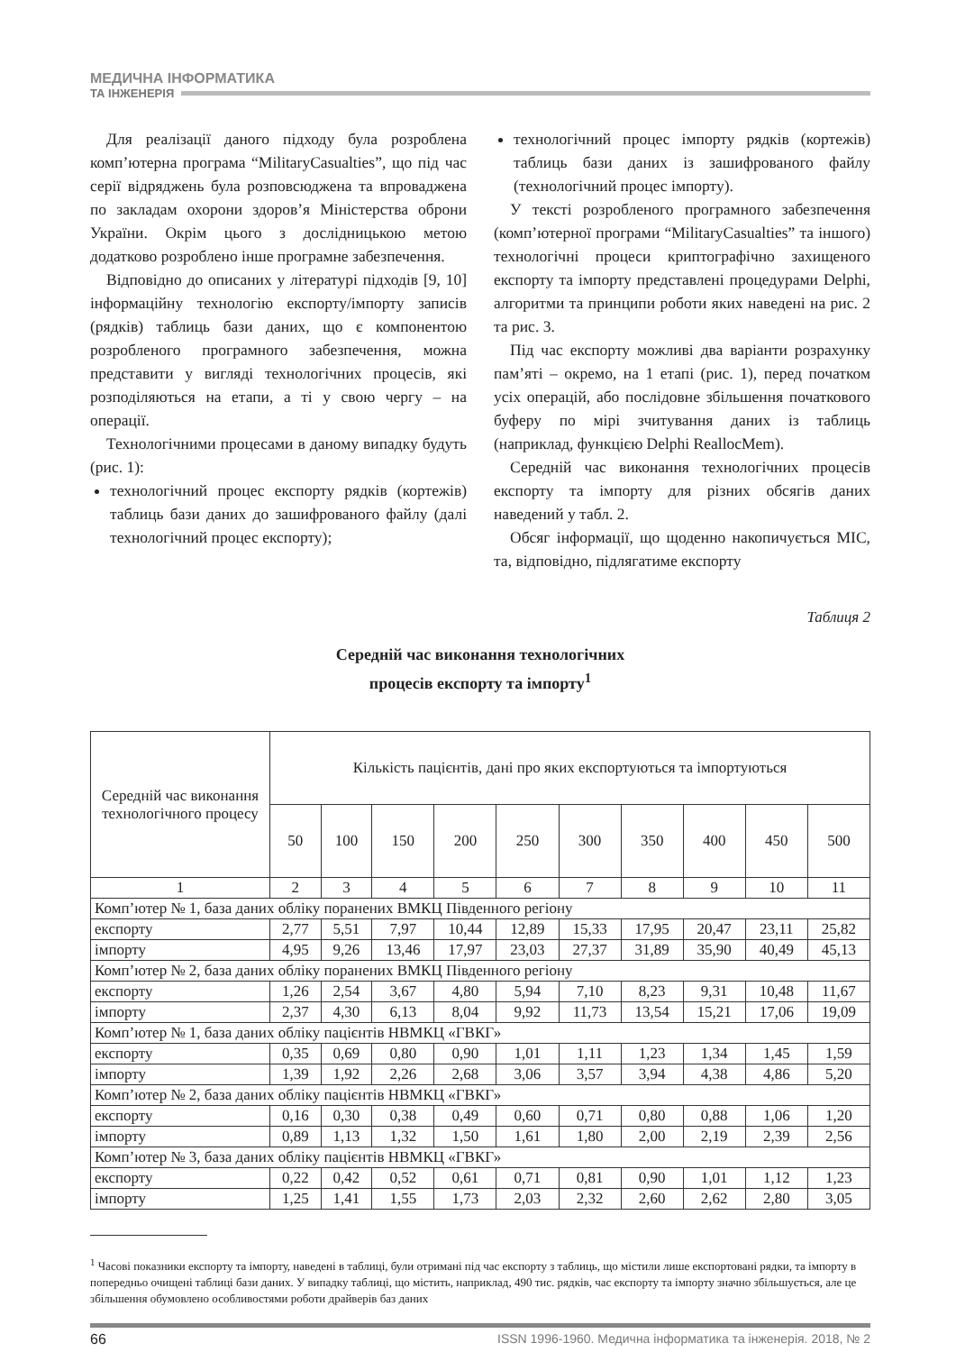МЕДИЧНА ІНФОРМАТИКА
ТА ІНЖЕНЕРІЯ
Для реалізації даного підходу була розроблена комп’ютерна програма “MilitaryCasualties”, що під час серії відряджень була розповсюджена та впроваджена по закладам охорони здоров’я Міністерства оброни України. Окрім цього з дослідницькою метою додатково розроблено інше програмне забезпечення.
Відповідно до описаних у літературі підходів [9, 10] інформаційну технологію експорту/імпорту записів (рядків) таблиць бази даних, що є компонентою розробленого програмного забезпечення, можна представити у вигляді технологічних процесів, які розподіляються на етапи, а ті у свою чергу – на операції.
Технологічними процесами в даному випадку будуть (рис. 1):
технологічний процес експорту рядків (кортежів) таблиць бази даних до зашифрованого файлу (далі технологічний процес експорту);
технологічний процес імпорту рядків (кортежів) таблиць бази даних із зашифрованого файлу (технологічний процес імпорту).
У тексті розробленого програмного забезпечення (комп’ютерної програми “MilitaryCasualties” та іншого) технологічні процеси криптографічно захищеного експорту та імпорту представлені процедурами Delphi, алгоритми та принципи роботи яких наведені на рис. 2 та рис. 3.
Під час експорту можливі два варіанти розрахунку пам’яті – окремо, на 1 етапі (рис. 1), перед початком усіх операцій, або послідовне збільшення початкового буферу по мірі зчитування даних із таблиць (наприклад, функцією Delphi ReallocMem).
Середній час виконання технологічних процесів експорту та імпорту для різних обсягів даних наведений у табл. 2.
Обсяг інформації, що щоденно накопичується МІС, та, відповідно, підлягатиме експорту
Таблиця 2
Середній час виконання технологічних
процесів експорту та імпорту<sup>1</sup>
| Середній час виконання технологічного процесу | Кількість пацієнтів, дані про яких експортуються та імпортуються | | | | | | | | | |
| --- | --- | --- | --- | --- | --- | --- | --- | --- | --- | --- |
| | 50 | 100 | 150 | 200 | 250 | 300 | 350 | 400 | 450 | 500 |
| 1 | 2 | 3 | 4 | 5 | 6 | 7 | 8 | 9 | 10 | 11 |
| Комп’ютер № 1, база даних обліку поранених ВМКЦ Південного регіону | | | | | | | | | | |
| експорту | 2,77 | 5,51 | 7,97 | 10,44 | 12,89 | 15,33 | 17,95 | 20,47 | 23,11 | 25,82 |
| імпорту | 4,95 | 9,26 | 13,46 | 17,97 | 23,03 | 27,37 | 31,89 | 35,90 | 40,49 | 45,13 |
| Комп’ютер № 2, база даних обліку поранених ВМКЦ Південного регіону | | | | | | | | | | |
| експорту | 1,26 | 2,54 | 3,67 | 4,80 | 5,94 | 7,10 | 8,23 | 9,31 | 10,48 | 11,67 |
| імпорту | 2,37 | 4,30 | 6,13 | 8,04 | 9,92 | 11,73 | 13,54 | 15,21 | 17,06 | 19,09 |
| Комп’ютер № 1, база даних обліку пацієнтів НВМКЦ «ГВКГ» | | | | | | | | | | |
| експорту | 0,35 | 0,69 | 0,80 | 0,90 | 1,01 | 1,11 | 1,23 | 1,34 | 1,45 | 1,59 |
| імпорту | 1,39 | 1,92 | 2,26 | 2,68 | 3,06 | 3,57 | 3,94 | 4,38 | 4,86 | 5,20 |
| Комп’ютер № 2, база даних обліку пацієнтів НВМКЦ «ГВКГ» | | | | | | | | | | |
| експорту | 0,16 | 0,30 | 0,38 | 0,49 | 0,60 | 0,71 | 0,80 | 0,88 | 1,06 | 1,20 |
| імпорту | 0,89 | 1,13 | 1,32 | 1,50 | 1,61 | 1,80 | 2,00 | 2,19 | 2,39 | 2,56 |
| Комп’ютер № 3, база даних обліку пацієнтів НВМКЦ «ГВКГ» | | | | | | | | | | |
| експорту | 0,22 | 0,42 | 0,52 | 0,61 | 0,71 | 0,81 | 0,90 | 1,01 | 1,12 | 1,23 |
| імпорту | 1,25 | 1,41 | 1,55 | 1,73 | 2,03 | 2,32 | 2,60 | 2,62 | 2,80 | 3,05 |
<sup>1</sup> Часові показники експорту та імпорту, наведені в таблиці, були отримані під час експорту з таблиць, що містили лише експортовані рядки, та імпорту в попередньо очищені таблиці бази даних. У випадку таблиці, що містить, наприклад, 490 тис. рядків, час експорту та імпорту значно збільшується, але це збільшення обумовлено особливостями роботи драйверів баз даних
66 ISSN 1996-1960. Медична інформатика та інженерія. 2018, № 2